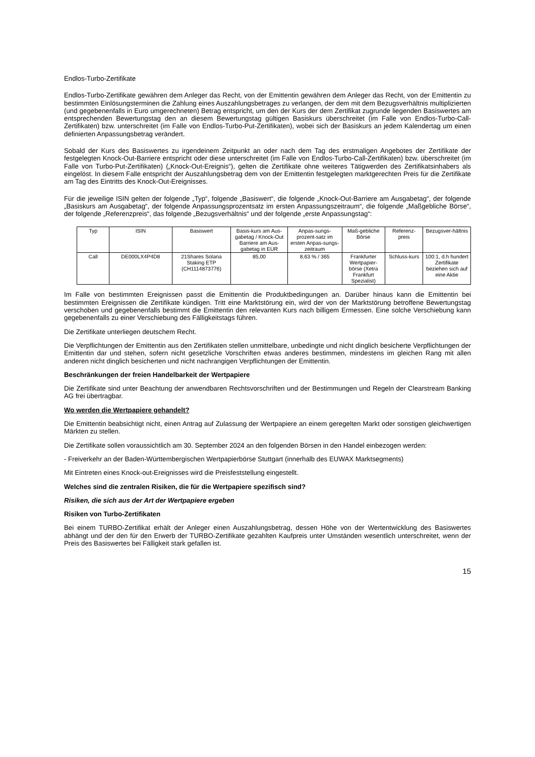Endlos-Turbo-Zertifikate
Endlos-Turbo-Zertifikate gewähren dem Anleger das Recht, von der Emittentin gewähren dem Anleger das Recht, von der Emittentin zu bestimmten Einlösungsterminen die Zahlung eines Auszahlungsbetrages zu verlangen, der dem mit dem Bezugsverhältnis multiplizierten (und gegebenenfalls in Euro umgerechneten) Betrag entspricht, um den der Kurs der dem Zertifikat zugrunde liegenden Basiswertes am entsprechenden Bewertungstag den an diesem Bewertungstag gültigen Basiskurs überschreitet (im Falle von Endlos-Turbo-Call-Zertifikaten) bzw. unterschreitet (im Falle von Endlos-Turbo-Put-Zertifikaten), wobei sich der Basiskurs an jedem Kalendertag um einen definierten Anpassungsbetrag verändert.
Sobald der Kurs des Basiswertes zu irgendeinem Zeitpunkt an oder nach dem Tag des erstmaligen Angebotes der Zertifikate der festgelegten Knock-Out-Barriere entspricht oder diese unterschreitet (im Falle von Endlos-Turbo-Call-Zertifikaten) bzw. überschreitet (im Falle von Turbo-Put-Zertifikaten) („Knock-Out-Ereignis“), gelten die Zertifikate ohne weiteres Tätigwerden des Zertifikatsinhabers als eingelöst. In diesem Falle entspricht der Auszahlungsbetrag dem von der Emittentin festgelegten marktgerechten Preis für die Zertifikate am Tag des Eintritts des Knock-Out-Ereignisses.
Für die jeweilige ISIN gelten der folgende „Typ“, folgende „Basiswert“, die folgende „Knock-Out-Barriere am Ausgabetag“, der folgende „Basiskurs am Ausgabetag“, der folgende Anpassungsprozentsatz im ersten Anpassungszeitraum“, die folgende „Maßgebliche Börse“, der folgende „Referenzpreis“, das folgende „Bezugsverhältnis“ und der folgende „erste Anpassungstag“:
| Typ | ISIN | Basiswert | Basis-kurs am Aus-gabetag / Knock-Out Barriere am Aus-gabetag in EUR | Anpas-sungs-prozent-satz im ersten Anpas-sungs-zeitraum | Maß-gebliche Börse | Referenz-preis | Bezugsver-hältnis |
| --- | --- | --- | --- | --- | --- | --- | --- |
| Call | DE000LX4P4D8 | 21Shares Solana Staking ETP (CH1114873776) | 85,00 | 8,63 % / 365 | Frankfurter Wertpapier-börse (Xetra Frankfurt Spezialist) | Schluss-kurs | 100:1, d.h hundert Zertifikate beziehen sich auf eine Aktie |
Im Falle von bestimmten Ereignissen passt die Emittentin die Produktbedingungen an. Darüber hinaus kann die Emittentin bei bestimmten Ereignissen die Zertifikate kündigen. Tritt eine Marktstörung ein, wird der von der Marktstörung betroffene Bewertungstag verschoben und gegebenenfalls bestimmt die Emittentin den relevanten Kurs nach billigem Ermessen. Eine solche Verschiebung kann gegebenenfalls zu einer Verschiebung des Fälligkeitstags führen.
Die Zertifikate unterliegen deutschem Recht.
Die Verpflichtungen der Emittentin aus den Zertifikaten stellen unmittelbare, unbedingte und nicht dinglich besicherte Verpflichtungen der Emittentin dar und stehen, sofern nicht gesetzliche Vorschriften etwas anderes bestimmen, mindestens im gleichen Rang mit allen anderen nicht dinglich besicherten und nicht nachrangigen Verpflichtungen der Emittentin.
Beschränkungen der freien Handelbarkeit der Wertpapiere
Die Zertifikate sind unter Beachtung der anwendbaren Rechtsvorschriften und der Bestimmungen und Regeln der Clearstream Banking AG frei übertragbar.
Wo werden die Wertpapiere gehandelt?
Die Emittentin beabsichtigt nicht, einen Antrag auf Zulassung der Wertpapiere an einem geregelten Markt oder sonstigen gleichwertigen Märkten zu stellen.
Die Zertifikate sollen voraussichtlich am 30. September 2024 an den folgenden Börsen in den Handel einbezogen werden:
- Freiverkehr an der Baden-Württembergischen Wertpapierbörse Stuttgart (innerhalb des EUWAX Marktsegments)
Mit Eintreten eines Knock-out-Ereignisses wird die Preisfeststellung eingestellt.
Welches sind die zentralen Risiken, die für die Wertpapiere spezifisch sind?
Risiken, die sich aus der Art der Wertpapiere ergeben
Risiken von Turbo-Zertifikaten
Bei einem TURBO-Zertifikat erhält der Anleger einen Auszahlungsbetrag, dessen Höhe von der Wertentwicklung des Basiswertes abhängt und der den für den Erwerb der TURBO-Zertifikate gezahlten Kaufpreis unter Umständen wesentlich unterschreitet, wenn der Preis des Basiswertes bei Fälligkeit stark gefallen ist.
15